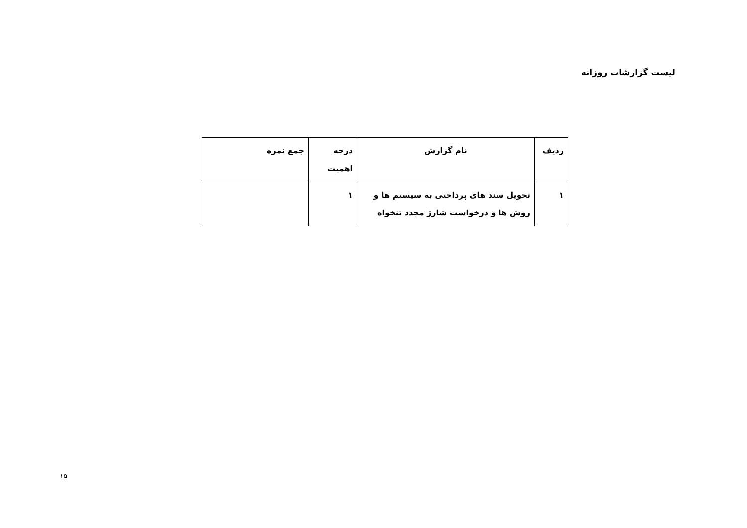لیست گزارشات روزانه
| ردیف | نام گزارش | درجه اهمیت | جمع نمره |
| --- | --- | --- | --- |
| ۱ | تحویل سند های پرداختی به سیستم ها و روش ها و درخواست شارژ مجدد تنخواه | ۱ | |
۱۵